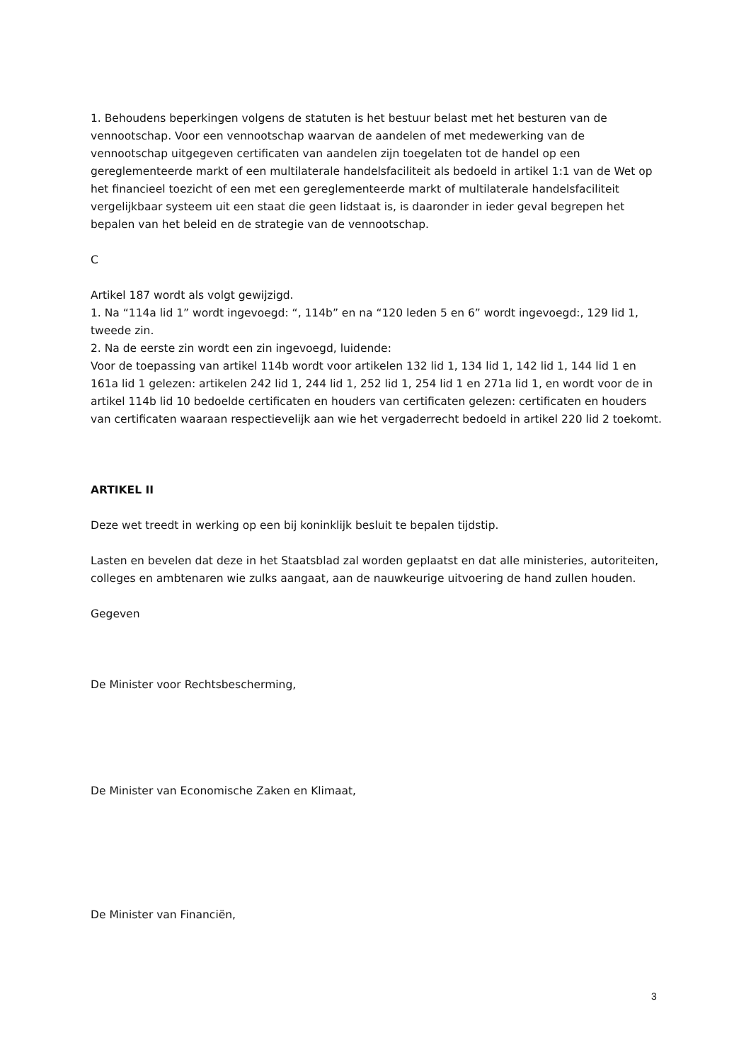1. Behoudens beperkingen volgens de statuten is het bestuur belast met het besturen van de vennootschap. Voor een vennootschap waarvan de aandelen of met medewerking van de vennootschap uitgegeven certificaten van aandelen zijn toegelaten tot de handel op een gereglementeerde markt of een multilaterale handelsfaciliteit als bedoeld in artikel 1:1 van de Wet op het financieel toezicht of een met een gereglementeerde markt of multilaterale handelsfaciliteit vergelijkbaar systeem uit een staat die geen lidstaat is, is daaronder in ieder geval begrepen het bepalen van het beleid en de strategie van de vennootschap.
C
Artikel 187 wordt als volgt gewijzigd.
1. Na “114a lid 1” wordt ingevoegd: “, 114b” en na “120 leden 5 en 6” wordt ingevoegd:, 129 lid 1, tweede zin.
2. Na de eerste zin wordt een zin ingevoegd, luidende:
Voor de toepassing van artikel 114b wordt voor artikelen 132 lid 1, 134 lid 1, 142 lid 1, 144 lid 1 en 161a lid 1 gelezen: artikelen 242 lid 1, 244 lid 1, 252 lid 1, 254 lid 1 en 271a lid 1, en wordt voor de in artikel 114b lid 10 bedoelde certificaten en houders van certificaten gelezen: certificaten en houders van certificaten waaraan respectievelijk aan wie het vergaderrecht bedoeld in artikel 220 lid 2 toekomt.
ARTIKEL II
Deze wet treedt in werking op een bij koninklijk besluit te bepalen tijdstip.
Lasten en bevelen dat deze in het Staatsblad zal worden geplaatst en dat alle ministeries, autoriteiten, colleges en ambtenaren wie zulks aangaat, aan de nauwkeurige uitvoering de hand zullen houden.
Gegeven
De Minister voor Rechtsbescherming,
De Minister van Economische Zaken en Klimaat,
De Minister van Financiën,
3